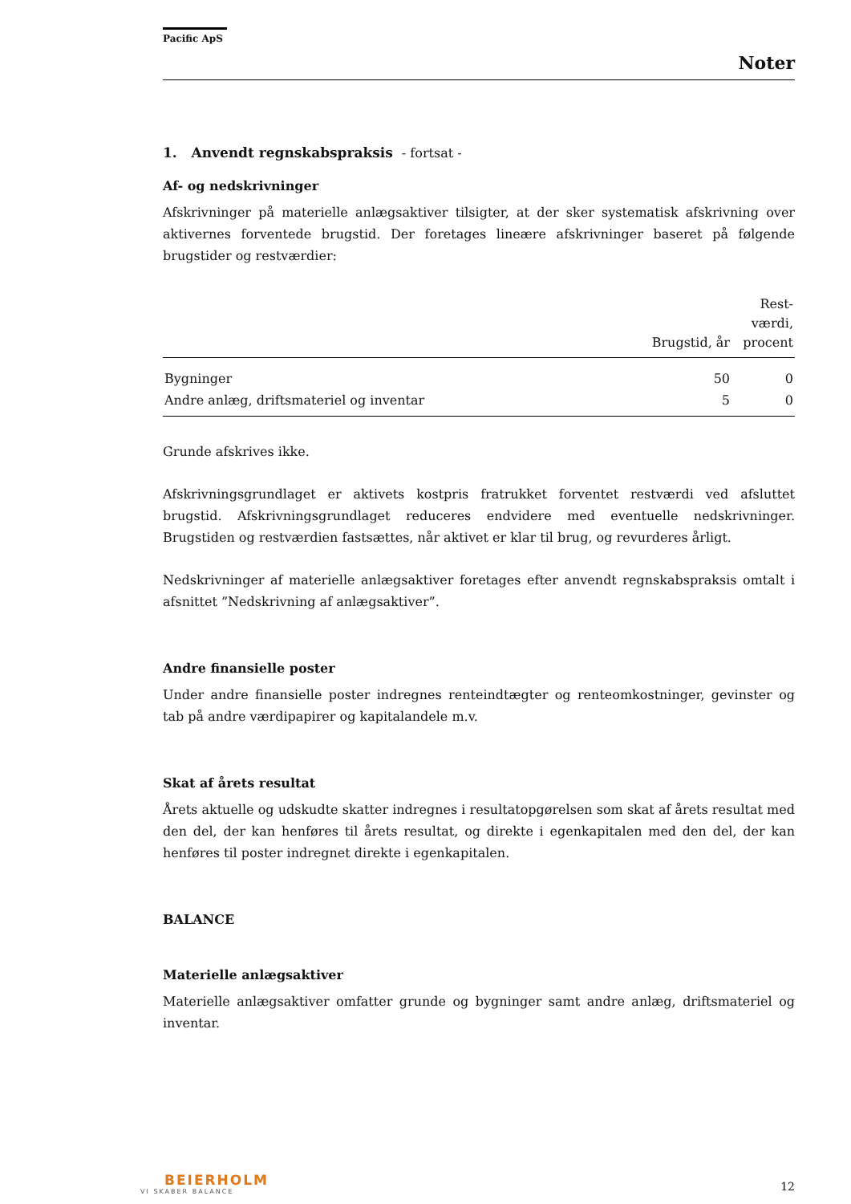Pacific ApS
Noter
1. Anvendt regnskabspraksis - fortsat -
Af- og nedskrivninger
Afskrivninger på materielle anlægsaktiver tilsigter, at der sker systematisk afskrivning over aktivernes forventede brugstid. Der foretages lineære afskrivninger baseret på følgende brugstider og restværdier:
| | Brugstid, år | Rest- værdi, procent |
| --- | --- | --- |
| Bygninger | 50 | 0 |
| Andre anlæg, driftsmateriel og inventar | 5 | 0 |
Grunde afskrives ikke.
Afskrivningsgrundlaget er aktivets kostpris fratrukket forventet restværdi ved afsluttet brugstid. Afskrivningsgrundlaget reduceres endvidere med eventuelle nedskrivninger. Brugstiden og restværdien fastsættes, når aktivet er klar til brug, og revurderes årligt.
Nedskrivninger af materielle anlægsaktiver foretages efter anvendt regnskabspraksis omtalt i afsnittet ”Nedskrivning af anlægsaktiver”.
Andre finansielle poster
Under andre finansielle poster indregnes renteindtægter og renteomkostninger, gevinster og tab på andre værdipapirer og kapitalandele m.v.
Skat af årets resultat
Årets aktuelle og udskudte skatter indregnes i resultatopgørelsen som skat af årets resultat med den del, der kan henføres til årets resultat, og direkte i egenkapitalen med den del, der kan henføres til poster indregnet direkte i egenkapitalen.
BALANCE
Materielle anlægsaktiver
Materielle anlægsaktiver omfatter grunde og bygninger samt andre anlæg, driftsmateriel og inventar.
BEIERHOLM
VI SKABER BALANCE
12